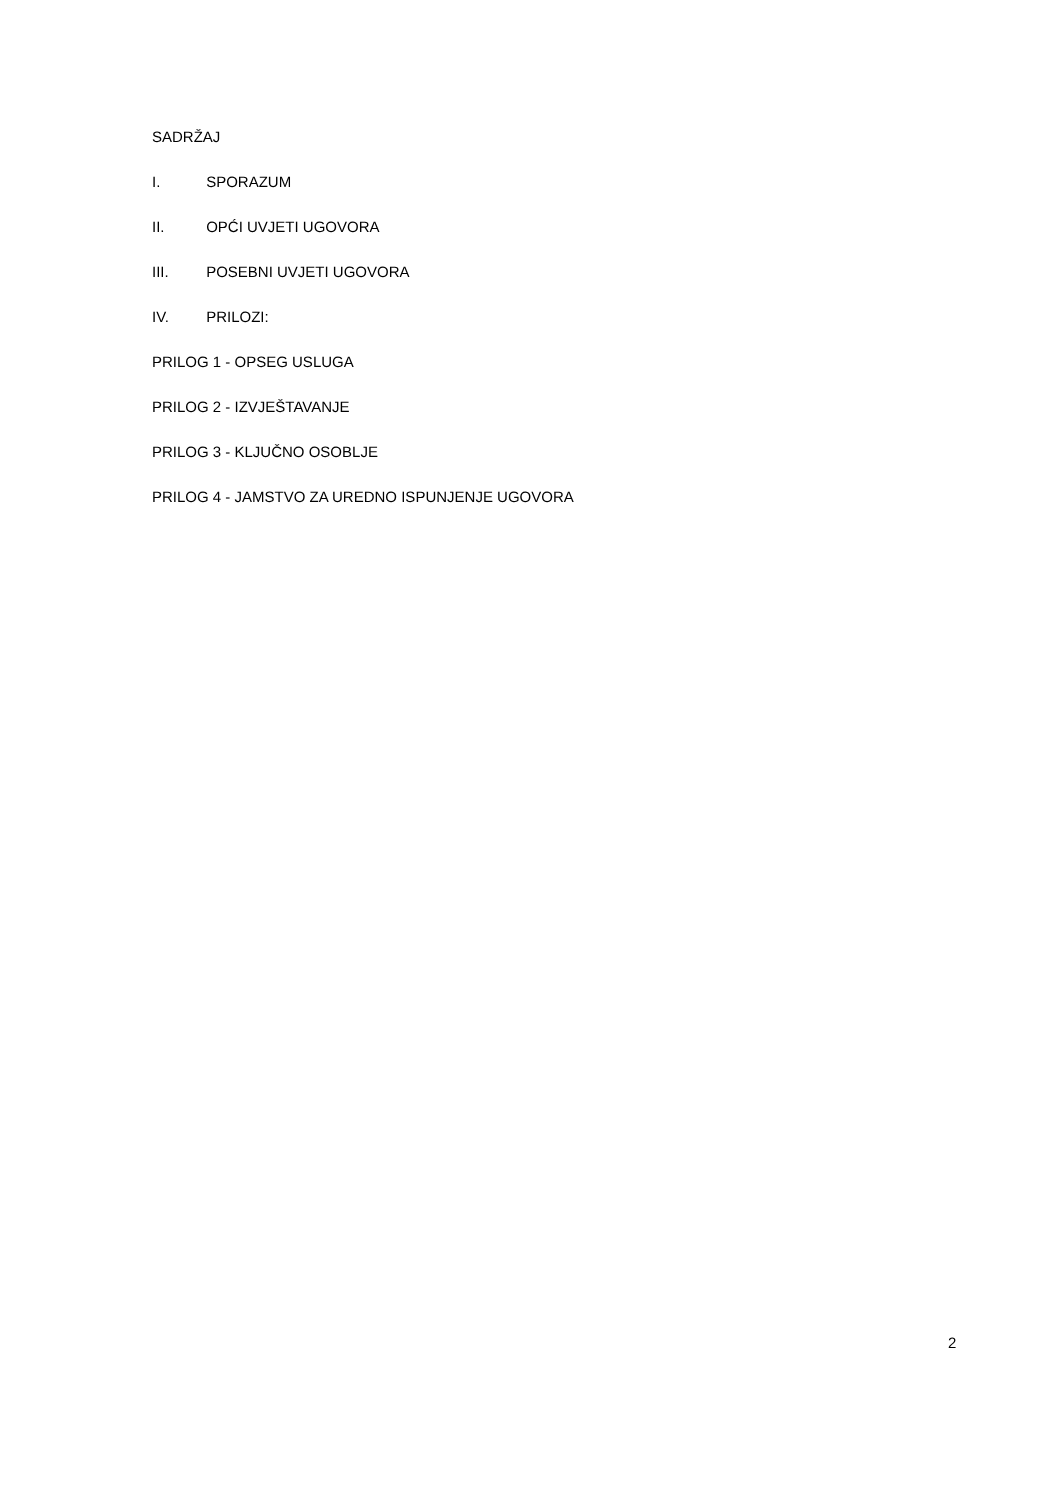SADRŽAJ
I. SPORAZUM
II. OPĆI UVJETI UGOVORA
III. POSEBNI UVJETI UGOVORA
IV. PRILOZI:
PRILOG 1 - OPSEG USLUGA
PRILOG 2 - IZVJEŠTAVANJE
PRILOG 3 - KLJUČNO OSOBLJE
PRILOG 4 - JAMSTVO ZA UREDNO ISPUNJENJE UGOVORA
2